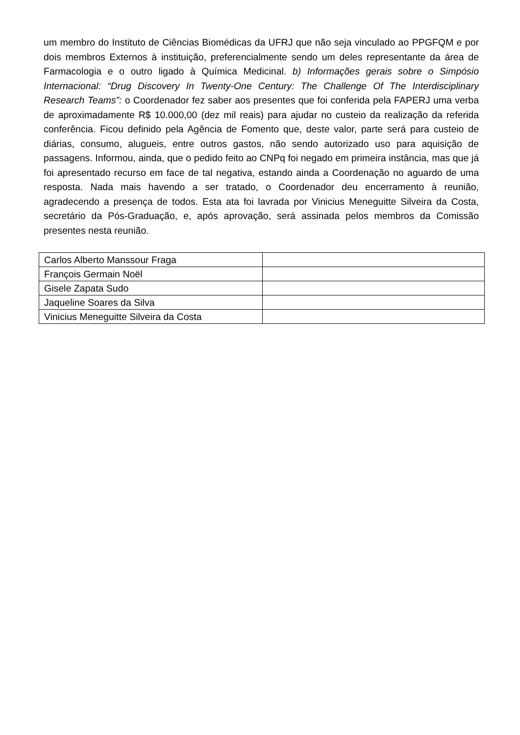um membro do Instituto de Ciências Biomédicas da UFRJ que não seja vinculado ao PPGFQM e por dois membros Externos à instituição, preferencialmente sendo um deles representante da área de Farmacologia e o outro ligado à Química Medicinal. b) Informações gerais sobre o Simpósio Internacional: “Drug Discovery In Twenty-One Century: The Challenge Of The Interdisciplinary Research Teams”: o Coordenador fez saber aos presentes que foi conferida pela FAPERJ uma verba de aproximadamente R$ 10.000,00 (dez mil reais) para ajudar no custeio da realização da referida conferência. Ficou definido pela Agência de Fomento que, deste valor, parte será para custeio de diárias, consumo, alugueis, entre outros gastos, não sendo autorizado uso para aquisição de passagens. Informou, ainda, que o pedido feito ao CNPq foi negado em primeira instância, mas que já foi apresentado recurso em face de tal negativa, estando ainda a Coordenação no aguardo de uma resposta. Nada mais havendo a ser tratado, o Coordenador deu encerramento à reunião, agradecendo a presença de todos. Esta ata foi lavrada por Vinicius Meneguitte Silveira da Costa, secretário da Pós-Graduação, e, após aprovação, será assinada pelos membros da Comissão presentes nesta reunião.
| Carlos Alberto Manssour Fraga | |
| François Germain Noël | |
| Gisele Zapata Sudo | |
| Jaqueline Soares da Silva | |
| Vinicius Meneguitte Silveira da Costa | |